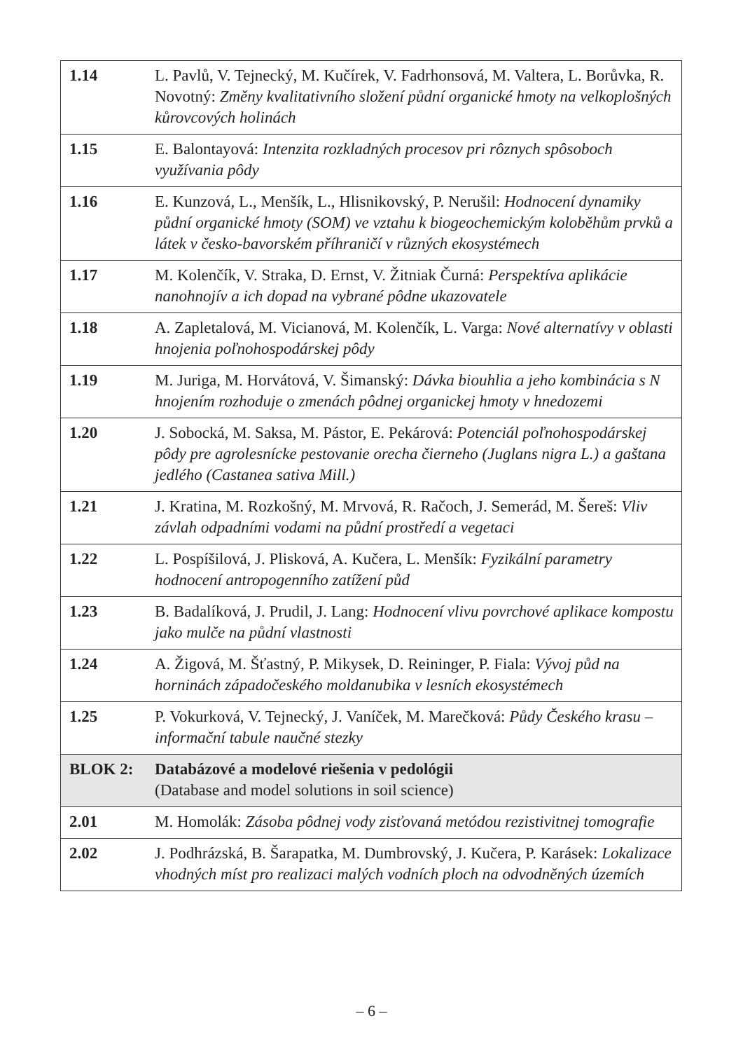| 1.14 | L. Pavlů, V. Tejnecký, M. Kučírek, V. Fadrhonsová, M. Valtera, L. Borůvka, R. Novotný: Změny kvalitativního složení půdní organické hmoty na velkoplošných kůrovcových holinách |
| 1.15 | E. Balontayová: Intenzita rozkladných procesov pri rôznych spôsoboch využívania pôdy |
| 1.16 | E. Kunzová, L., Menšík, L., Hlisnikovský, P. Nerušil: Hodnocení dynamiky půdní organické hmoty (SOM) ve vztahu k biogeochemickým koloběhům prvků a látek v česko-bavorském příhraničí v různých ekosystémech |
| 1.17 | M. Kolenčík, V. Straka, D. Ernst, V. Žitniak Čurná: Perspektíva aplikácie nanohnojív a ich dopad na vybrané pôdne ukazovatele |
| 1.18 | A. Zapletalová, M. Vicianová, M. Kolenčík, L. Varga: Nové alternatívy v oblasti hnojenia poľnohospodárskej pôdy |
| 1.19 | M. Juriga, M. Horvátová, V. Šimanský: Dávka biouhlia a jeho kombinácia s N hnojením rozhoduje o zmenách pôdnej organickej hmoty v hnedozemi |
| 1.20 | J. Sobocká, M. Saksa, M. Pástor, E. Pekárová: Potenciál poľnohospodárskej pôdy pre agrolesnícke pestovanie orecha čierneho (Juglans nigra L.) a gaštana jedlého (Castanea sativa Mill.) |
| 1.21 | J. Kratina, M. Rozkošný, M. Mrvová, R. Račoch, J. Semerád, M. Šereš: Vliv závlah odpadními vodami na půdní prostředí a vegetaci |
| 1.22 | L. Pospíšilová, J. Plisková, A. Kučera, L. Menšík: Fyzikální parametry hodnocení antropogenního zatížení půd |
| 1.23 | B. Badalíková, J. Prudil, J. Lang: Hodnocení vlivu povrchové aplikace kompostu jako mulče na půdní vlastnosti |
| 1.24 | A. Žigová, M. Šťastný, P. Mikysek, D. Reininger, P. Fiala: Vývoj půd na horninách západočeského moldanubika v lesních ekosystémech |
| 1.25 | P. Vokurková, V. Tejnecký, J. Vaníček, M. Marečková: Půdy Českého krasu – informační tabule naučné stezky |
| BLOK 2: | Databázové a modelové riešenia v pedológii (Database and model solutions in soil science) |
| 2.01 | M. Homolák: Zásoba pôdnej vody zisťovaná metódou rezistivitnej tomografie |
| 2.02 | J. Podhrázská, B. Šarapatka, M. Dumbrovský, J. Kučera, P. Karásek: Lokalizace vhodných míst pro realizaci malých vodních ploch na odvodněných územích |
– 6 –